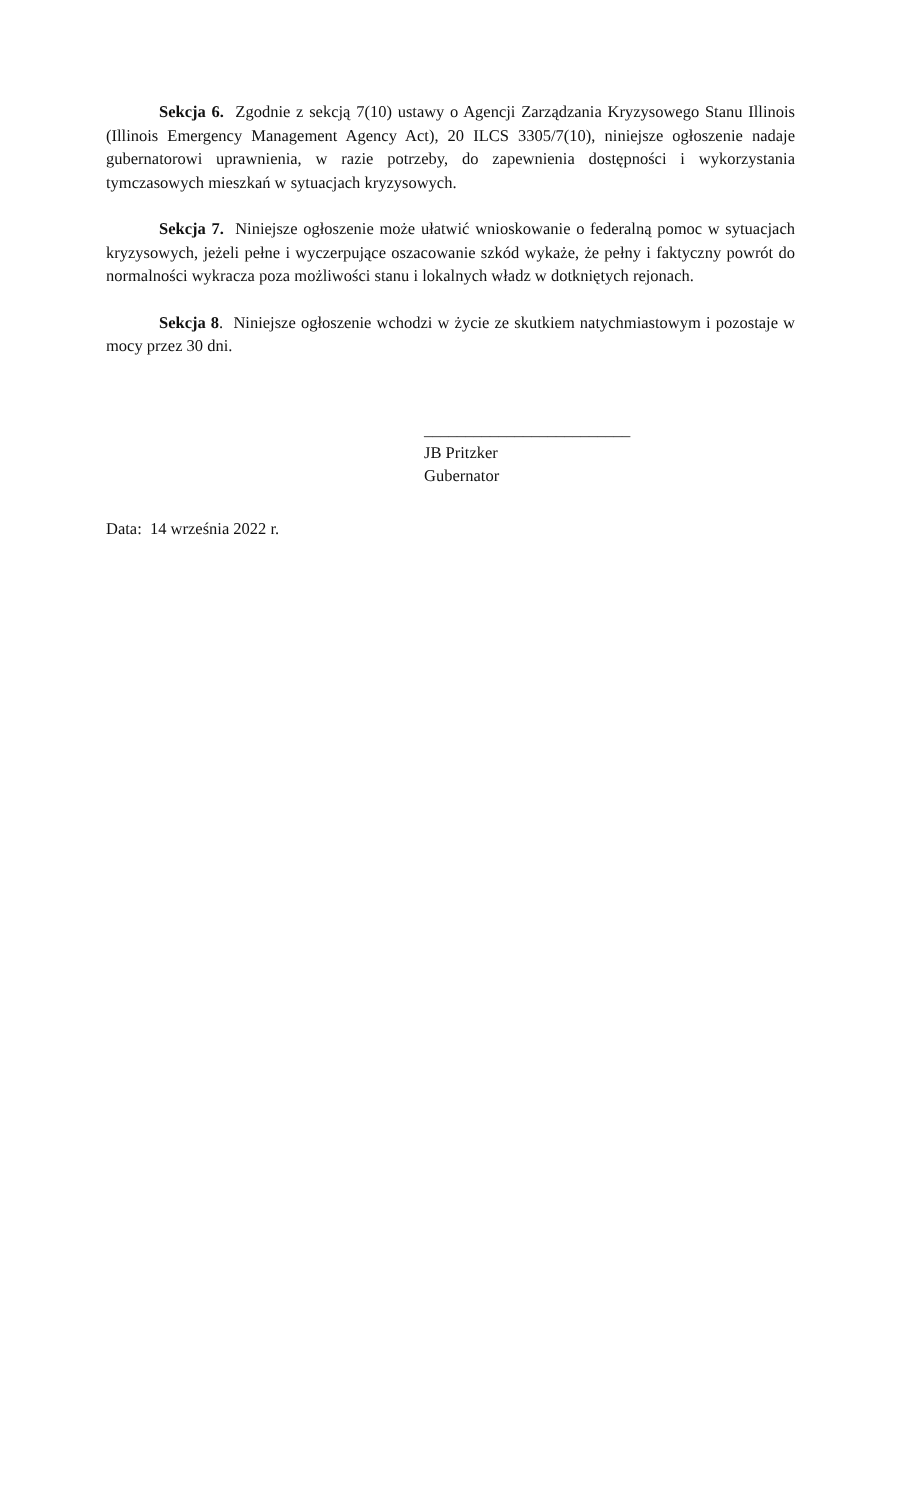Sekcja 6. Zgodnie z sekcją 7(10) ustawy o Agencji Zarządzania Kryzysowego Stanu Illinois (Illinois Emergency Management Agency Act), 20 ILCS 3305/7(10), niniejsze ogłoszenie nadaje gubernatorowi uprawnienia, w razie potrzeby, do zapewnienia dostępności i wykorzystania tymczasowych mieszkań w sytuacjach kryzysowych.
Sekcja 7. Niniejsze ogłoszenie może ułatwić wnioskowanie o federalną pomoc w sytuacjach kryzysowych, jeżeli pełne i wyczerpujące oszacowanie szkód wykaże, że pełny i faktyczny powrót do normalności wykracza poza możliwości stanu i lokalnych władz w dotkniętych rejonach.
Sekcja 8. Niniejsze ogłoszenie wchodzi w życie ze skutkiem natychmiastowym i pozostaje w mocy przez 30 dni.
_________________________
JB Pritzker
Gubernator
Data: 14 września 2022 r.